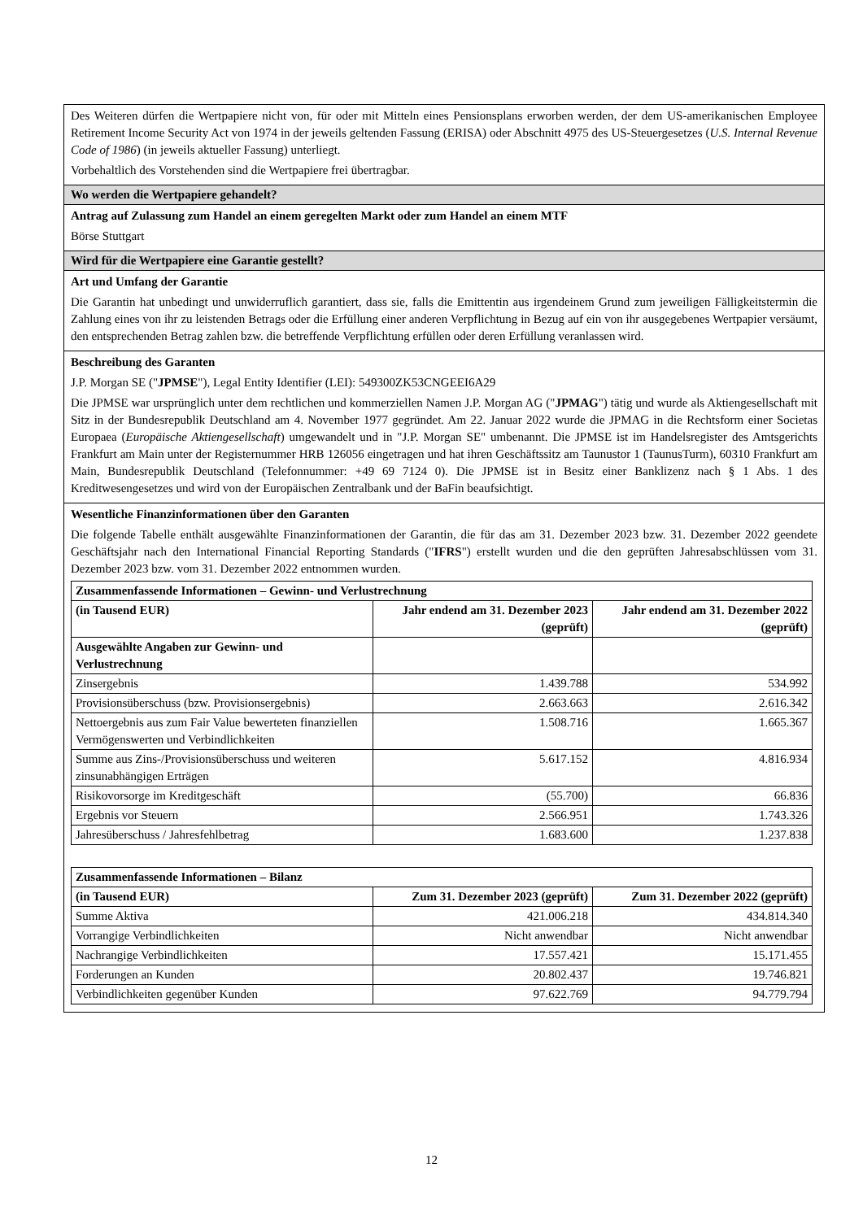Des Weiteren dürfen die Wertpapiere nicht von, für oder mit Mitteln eines Pensionsplans erworben werden, der dem US-amerikanischen Employee Retirement Income Security Act von 1974 in der jeweils geltenden Fassung (ERISA) oder Abschnitt 4975 des US-Steuergesetzes (U.S. Internal Revenue Code of 1986) (in jeweils aktueller Fassung) unterliegt.
Vorbehaltlich des Vorstehenden sind die Wertpapiere frei übertragbar.
Wo werden die Wertpapiere gehandelt?
Antrag auf Zulassung zum Handel an einem geregelten Markt oder zum Handel an einem MTF
Börse Stuttgart
Wird für die Wertpapiere eine Garantie gestellt?
Art und Umfang der Garantie
Die Garantin hat unbedingt und unwiderruflich garantiert, dass sie, falls die Emittentin aus irgendeinem Grund zum jeweiligen Fälligkeitstermin die Zahlung eines von ihr zu leistenden Betrags oder die Erfüllung einer anderen Verpflichtung in Bezug auf ein von ihr ausgegebenes Wertpapier versäumt, den entsprechenden Betrag zahlen bzw. die betreffende Verpflichtung erfüllen oder deren Erfüllung veranlassen wird.
Beschreibung des Garanten
J.P. Morgan SE ("JPMSE"), Legal Entity Identifier (LEI): 549300ZK53CNGEEI6A29
Die JPMSE war ursprünglich unter dem rechtlichen und kommerziellen Namen J.P. Morgan AG ("JPMAG") tätig und wurde als Aktiengesellschaft mit Sitz in der Bundesrepublik Deutschland am 4. November 1977 gegründet. Am 22. Januar 2022 wurde die JPMAG in die Rechtsform einer Societas Europaea (Europäische Aktiengesellschaft) umgewandelt und in "J.P. Morgan SE" umbenannt. Die JPMSE ist im Handelsregister des Amtsgerichts Frankfurt am Main unter der Registernummer HRB 126056 eingetragen und hat ihren Geschäftssitz am Taunustor 1 (TaunusTurm), 60310 Frankfurt am Main, Bundesrepublik Deutschland (Telefonnummer: +49 69 7124 0). Die JPMSE ist in Besitz einer Banklizenz nach § 1 Abs. 1 des Kreditwesengesetzes und wird von der Europäischen Zentralbank und der BaFin beaufsichtigt.
Wesentliche Finanzinformationen über den Garanten
Die folgende Tabelle enthält ausgewählte Finanzinformationen der Garantin, die für das am 31. Dezember 2023 bzw. 31. Dezember 2022 geendete Geschäftsjahr nach den International Financial Reporting Standards ("IFRS") erstellt wurden und die den geprüften Jahresabschlüssen vom 31. Dezember 2023 bzw. vom 31. Dezember 2022 entnommen wurden.
| Zusammenfassende Informationen – Gewinn- und Verlustrechnung | | |
| --- | --- | --- |
| (in Tausend EUR) | Jahr endend am 31. Dezember 2023 (geprüft) | Jahr endend am 31. Dezember 2022 (geprüft) |
| Ausgewählte Angaben zur Gewinn- und Verlustrechnung | | |
| Zinsergebnis | 1.439.788 | 534.992 |
| Provisionsüberschuss (bzw. Provisionsergebnis) | 2.663.663 | 2.616.342 |
| Nettoergebnis aus zum Fair Value bewerteten finanziellen Vermögenswerten und Verbindlichkeiten | 1.508.716 | 1.665.367 |
| Summe aus Zins-/Provisionsüberschuss und weiteren zinsunabhängigen Erträgen | 5.617.152 | 4.816.934 |
| Risikovorsorge im Kreditgeschäft | (55.700) | 66.836 |
| Ergebnis vor Steuern | 2.566.951 | 1.743.326 |
| Jahresüberschuss / Jahresfehlbetrag | 1.683.600 | 1.237.838 |
| Zusammenfassende Informationen – Bilanz | | |
| --- | --- | --- |
| (in Tausend EUR) | Zum 31. Dezember 2023 (geprüft) | Zum 31. Dezember 2022 (geprüft) |
| Summe Aktiva | 421.006.218 | 434.814.340 |
| Vorrangige Verbindlichkeiten | Nicht anwendbar | Nicht anwendbar |
| Nachrangige Verbindlichkeiten | 17.557.421 | 15.171.455 |
| Forderungen an Kunden | 20.802.437 | 19.746.821 |
| Verbindlichkeiten gegenüber Kunden | 97.622.769 | 94.779.794 |
12